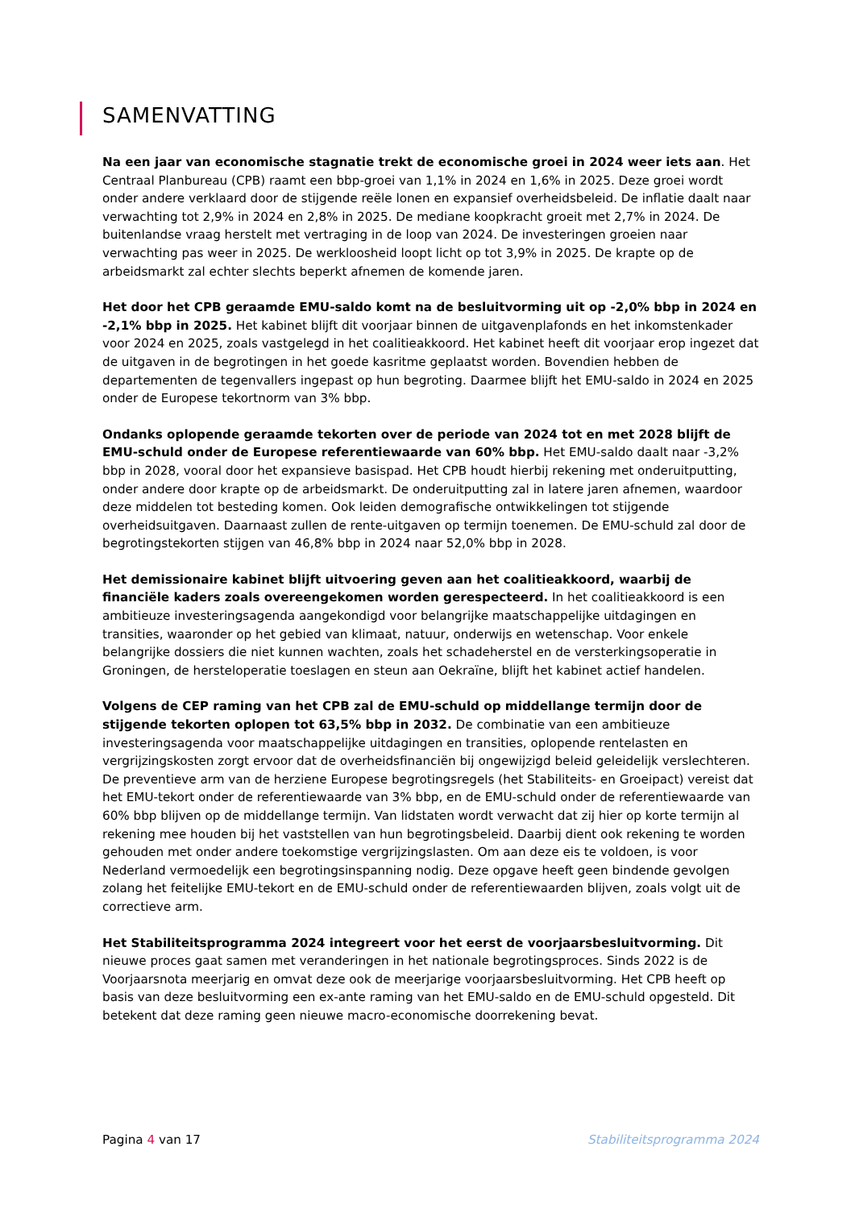SAMENVATTING
Na een jaar van economische stagnatie trekt de economische groei in 2024 weer iets aan. Het Centraal Planbureau (CPB) raamt een bbp-groei van 1,1% in 2024 en 1,6% in 2025. Deze groei wordt onder andere verklaard door de stijgende reële lonen en expansief overheidsbeleid. De inflatie daalt naar verwachting tot 2,9% in 2024 en 2,8% in 2025. De mediane koopkracht groeit met 2,7% in 2024. De buitenlandse vraag herstelt met vertraging in de loop van 2024. De investeringen groeien naar verwachting pas weer in 2025. De werkloosheid loopt licht op tot 3,9% in 2025. De krapte op de arbeidsmarkt zal echter slechts beperkt afnemen de komende jaren.
Het door het CPB geraamde EMU-saldo komt na de besluitvorming uit op -2,0% bbp in 2024 en -2,1% bbp in 2025. Het kabinet blijft dit voorjaar binnen de uitgavenplafonds en het inkomstenkader voor 2024 en 2025, zoals vastgelegd in het coalitieakkoord. Het kabinet heeft dit voorjaar erop ingezet dat de uitgaven in de begrotingen in het goede kasritme geplaatst worden. Bovendien hebben de departementen de tegenvallers ingepast op hun begroting. Daarmee blijft het EMU-saldo in 2024 en 2025 onder de Europese tekortnorm van 3% bbp.
Ondanks oplopende geraamde tekorten over de periode van 2024 tot en met 2028 blijft de EMU-schuld onder de Europese referentiewaarde van 60% bbp. Het EMU-saldo daalt naar -3,2% bbp in 2028, vooral door het expansieve basispad. Het CPB houdt hierbij rekening met onderuitputting, onder andere door krapte op de arbeidsmarkt. De onderuitputting zal in latere jaren afnemen, waardoor deze middelen tot besteding komen. Ook leiden demografische ontwikkelingen tot stijgende overheidsuitgaven. Daarnaast zullen de rente-uitgaven op termijn toenemen. De EMU-schuld zal door de begrotingstekorten stijgen van 46,8% bbp in 2024 naar 52,0% bbp in 2028.
Het demissionaire kabinet blijft uitvoering geven aan het coalitieakkoord, waarbij de financiële kaders zoals overeengekomen worden gerespecteerd. In het coalitieakkoord is een ambitieuze investeringsagenda aangekondigd voor belangrijke maatschappelijke uitdagingen en transities, waaronder op het gebied van klimaat, natuur, onderwijs en wetenschap. Voor enkele belangrijke dossiers die niet kunnen wachten, zoals het schadeherstel en de versterkingsoperatie in Groningen, de hersteloperatie toeslagen en steun aan Oekraïne, blijft het kabinet actief handelen.
Volgens de CEP raming van het CPB zal de EMU-schuld op middellange termijn door de stijgende tekorten oplopen tot 63,5% bbp in 2032. De combinatie van een ambitieuze investeringsagenda voor maatschappelijke uitdagingen en transities, oplopende rentelasten en vergrijzingskosten zorgt ervoor dat de overheidsfinanciën bij ongewijzigd beleid geleidelijk verslechteren. De preventieve arm van de herziene Europese begrotingsregels (het Stabiliteits- en Groeipact) vereist dat het EMU-tekort onder de referentiewaarde van 3% bbp, en de EMU-schuld onder de referentiewaarde van 60% bbp blijven op de middellange termijn. Van lidstaten wordt verwacht dat zij hier op korte termijn al rekening mee houden bij het vaststellen van hun begrotingsbeleid. Daarbij dient ook rekening te worden gehouden met onder andere toekomstige vergrijzingslasten. Om aan deze eis te voldoen, is voor Nederland vermoedelijk een begrotingsinspanning nodig. Deze opgave heeft geen bindende gevolgen zolang het feitelijke EMU-tekort en de EMU-schuld onder de referentiewaarden blijven, zoals volgt uit de correctieve arm.
Het Stabiliteitsprogramma 2024 integreert voor het eerst de voorjaarsbesluitvorming. Dit nieuwe proces gaat samen met veranderingen in het nationale begrotingsproces. Sinds 2022 is de Voorjaarsnota meerjarig en omvat deze ook de meerjarige voorjaarsbesluitvorming. Het CPB heeft op basis van deze besluitvorming een ex-ante raming van het EMU-saldo en de EMU-schuld opgesteld. Dit betekent dat deze raming geen nieuwe macro-economische doorrekening bevat.
Pagina 4 van 17 Stabiliteitsprogramma 2024